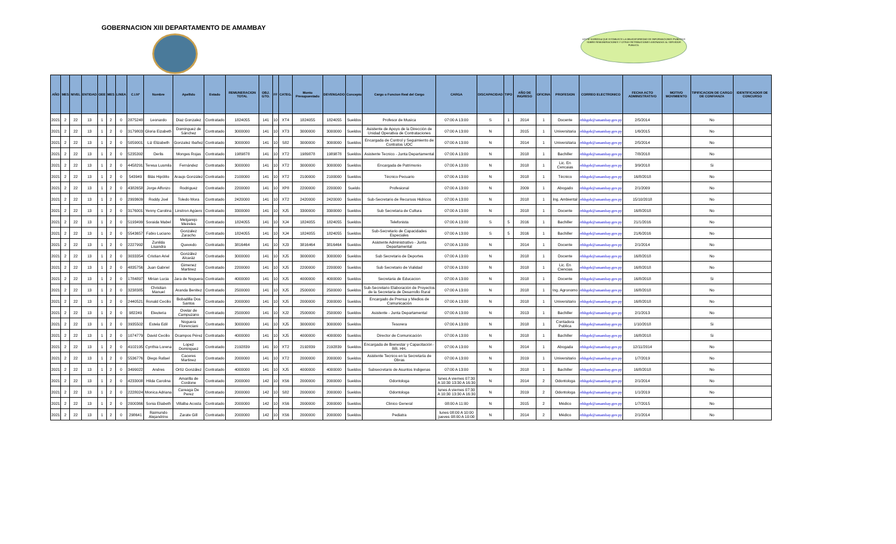GOBERNACION XIII DEPARTAMENTO DE AMAMBAY
LEY Nº 5189/2014 QUE ESTABLECE LA OBLIGATORIEDAD DE INFORMACIONES PUBLICOS SOBRE REMUNERACIONES Y OTRAS RETRIBUCIONES ASIGNADAS AL SERVIDOR PUBLICO.
| AÑO | MES | NIVEL | ENTIDAD | OEE | MES | LINEA | C.I.Nº | Nombre | Apellido | Estado | REMUNERACION TOTAL | OBJ. GTO. | FF | CATEG. | Monto Presupuestado | DEVENGADO | Concepto | Cargo o Funcion Real del Cargo | CARGA | DISCAPACIDAD | TIPO | AÑO DE INGRESO | OFICINA | PROFESION | CORREO ELECTRONICO | FECHA ACTO ADMINISTRATIVO | MOTIVO MOVIMIENTO | TIPIFICACION DE CARGO DE CONFIANZA | IDENTIFICADOR DE CONCURSO |
| --- | --- | --- | --- | --- | --- | --- | --- | --- | --- | --- | --- | --- | --- | --- | --- | --- | --- | --- | --- | --- | --- | --- | --- | --- | --- | --- | --- | --- | --- |
| 2021 | 2 | 22 | 13 | 1 | 2 | 0 | 2875248 | Leonardo | Diaz Gonzalez | Contratado | 1824055 | 141 | 10 | XT4 | 1824055 | 1824055 | Sueldos | Profesor de Musica | 07:00 A 13:00 | S | 1 | 2014 | 1 | Docente | rrhhgob@amambay.gov.py | 2/5/2014 | | No | |
| 2021 | 2 | 22 | 13 | 1 | 2 | 0 | 3179803 | Gloria Eizabeth | Dominguez de Sánchez | Contratado | 3000000 | 141 | 10 | XT3 | 3000000 | 3000000 | Sueldos | Asistente de Apoyo de la Dirección de Unidad Operativa de Contrataciones | 07:00 A 13:00 | N | | 2015 | 1 | Universitaria | rrhhgob@amambay.gov.py | 1/6/2015 | | No | |
| 2021 | 2 | 22 | 13 | 1 | 2 | 0 | 5059001 | Liz Elizabeth | Gonzalez Ibañez | Contratado | 3000000 | 141 | 10 | S82 | 3000000 | 3000000 | Sueldos | Encargada de Control y Seguimiento de Contratos UOC | 07:00 A 13:00 | N | | 2014 | 1 | Universitaria | rrhhgob@amambay.gov.py | 2/5/2014 | | No | |
| 2021 | 2 | 22 | 13 | 1 | 2 | 0 | 5235392 | Derlis | Monges Rojas | Contratado | 1989878 | 141 | 10 | XT2 | 1989878 | 1989878 | Sueldos | Asistente Tecnico - Junta Departamental | 07:00 A 13:00 | N | | 2018 | 1 | Bachiller | rrhhgob@amambay.gov.py | 7/8/2018 | | No | |
| 2021 | 2 | 22 | 13 | 1 | 2 | 0 | 4458291 | Teresa Lusmila | Fernández | Contratado | 3000000 | 141 | 10 | XT2 | 3000000 | 3000000 | Sueldos | Encargada de Patrimonio | 07:00 A 13:00 | N | | 2018 | 1 | Lic. En Cencaias | rrhhgob@amambay.gov.py | 3/9/2018 | | Si | |
| 2021 | 2 | 22 | 13 | 1 | 2 | 0 | 543949 | Blás Hipólito | Araujo González | Contratado | 2100000 | 141 | 10 | XT2 | 2100000 | 2100000 | Sueldos | Técnico Pecuario | 07:00 A 13:00 | N | | 2018 | 1 | Técnico | rrhhgob@amambay.gov.py | 16/8/2018 | | No | |
| 2021 | 2 | 22 | 13 | 1 | 2 | 0 | 4382658 | Jorge Alfonzo | Rodriguez | Contratado | 2200000 | 141 | 10 | XP8 | 2200000 | 2200000 | Sueldo | Profesional | 07:00 A 13:00 | N | | 2009 | 1 | Abogado | rrhhgob@amambay.gov.py | 2/1/2009 | | No | |
| 2021 | 2 | 22 | 13 | 1 | 2 | 0 | 2993609 | Roddy Joel | Toledo Mora | Contratado | 2420000 | 141 | 10 | XT2 | 2420000 | 2420000 | Sueldos | Sub-Secretario de Recursos Hidricos | 07:00 A 13:00 | N | | 2018 | 1 | Ing. Ambiental | rrhhgob@amambay.gov.py | 15/10/2018 | | No | |
| 2021 | 2 | 22 | 13 | 1 | 2 | 0 | 3176001 | Yenny Carolina | Linstron Agùero | Contratado | 3300000 | 141 | 10 | XJ5 | 3300000 | 3300000 | Sueldos | Sub Secretaria de Cultura | 07:00 A 13:00 | N | | 2018 | 1 | Docente | rrhhgob@amambay.gov.py | 16/8/2018 | | No | |
| 2021 | 2 | 22 | 13 | 1 | 2 | 0 | 5193499 | Soraida Mabel | Melgarejo Meireles | Contratado | 1824055 | 141 | 10 | XJ4 | 1824055 | 1824055 | Sueldos | Telefonista | 07:00 A 13:00 | S | 5 | 2016 | 1 | Bachiller | rrhhgob@amambay.gov.py | 21/1/2016 | | No | |
| 2021 | 2 | 22 | 13 | 1 | 2 | 0 | 5543657 | Fabio Luciano | Gonzalez Zaracho | Contratado | 1824055 | 141 | 10 | XJ4 | 1824055 | 1824055 | Sueldos | Sub-Secretario de Capacidades Especiales | 07:00 A 13:00 | S | 5 | 2016 | 1 | Bachiller | rrhhgob@amambay.gov.py | 21/6/2016 | | No | |
| 2021 | 2 | 22 | 13 | 1 | 2 | 0 | 2227992 | Zunilda Lisandra | Quevedo | Contratado | 3816464 | 141 | 10 | XJ3 | 3816464 | 3816464 | Sueldos | Asistente Administrativo - Junta Departamental | 07:00 A 13:00 | N | | 2014 | 1 | Docente | rrhhgob@amambay.gov.py | 2/1/2014 | | No | |
| 2021 | 2 | 22 | 13 | 1 | 2 | 0 | 3033354 | Cristian Ariel | González Alcaráz | Contratado | 3000000 | 141 | 10 | XJ5 | 3000000 | 3000000 | Sueldos | Sub Secretario de Deportes | 07:00 A 13:00 | N | | 2018 | 1 | Docente | rrhhgob@amambay.gov.py | 16/8/2018 | | No | |
| 2021 | 2 | 22 | 13 | 1 | 2 | 0 | 4835756 | Juan Gabriel | Gimenez Martinez | Contratado | 2200000 | 141 | 10 | XJ5 | 2200000 | 2200000 | Sueldos | Sub Secretario de Vialidad | 07:00 A 13:00 | N | | 2018 | 1 | Lic. En Ciencias | rrhhgob@amambay.gov.py | 16/8/2018 | | No | |
| 2021 | 2 | 22 | 13 | 1 | 2 | 0 | 1784897 | Mirian Lucia | Jara de Noguera | Contratado | 4000000 | 141 | 10 | XJ5 | 4000000 | 4000000 | Sueldos | Secretaria de Educacion | 07:00 A 13:00 | N | | 2018 | 1 | Docente | rrhhgob@amambay.gov.py | 16/8/2018 | | Si | |
| 2021 | 2 | 22 | 13 | 1 | 2 | 0 | 3238385 | Christian Manuel | Aranda Benitez | Contratado | 2500000 | 141 | 10 | XJ5 | 2500000 | 2500000 | Sueldos | Sub-Secretario Elaboración de Proyectos de la Secretaría de Desarrollo Rural | 07:00 A 13:00 | N | | 2018 | 1 | Ing. Agronomo | rrhhgob@amambay.gov.py | 16/8/2018 | | No | |
| 2021 | 2 | 22 | 13 | 1 | 2 | 0 | 2440521 | Ronald Cecilio | Bobadilla Dos Santos | Contratado | 2000000 | 141 | 10 | XJ5 | 2000000 | 2000000 | Sueldos | Encargado de Prensa y Medios de Comunicación | 07:00 A 13:00 | N | | 2018 | 1 | Universitario | rrhhgob@amambay.gov.py | 16/8/2018 | | No | |
| 2021 | 2 | 22 | 13 | 1 | 2 | 0 | 982249 | Eleuteria | Ovelar de Campuzano | Contratado | 2500000 | 141 | 10 | XJ2 | 2500000 | 2500000 | Sueldos | Asistente - Junta Departamental | 07:00 A 13:00 | N | | 2013 | 1 | Bachiller | rrhhgob@amambay.gov.py | 2/1/2013 | | No | |
| 2021 | 2 | 22 | 13 | 1 | 2 | 0 | 3935502 | Estela Edil | Noguera Florenciani | Contratado | 3000000 | 141 | 10 | XJ5 | 3000000 | 3000000 | Sueldos | Tesorera | 07:00 A 13:00 | N | | 2018 | 1 | Contadora Publica | rrhhgob@amambay.gov.py | 1/10/2018 | | Si | |
| 2021 | 2 | 22 | 13 | 1 | 2 | 0 | 1074779 | David Cecilio | Ocampos Pérez | Contratado | 4000000 | 141 | 10 | XJ5 | 4000000 | 4000000 | Sueldos | Director de Comunicación | 07:00 A 13:00 | N | | 2018 | 1 | Bachiller | rrhhgob@amambay.gov.py | 16/8/2018 | | Si | |
| 2021 | 2 | 22 | 13 | 1 | 2 | 0 | 4102195 | Cynthia Lorena | Lopez Dominguez | Contratado | 2192839 | 141 | 10 | XT2 | 2192839 | 2192839 | Sueldos | Encargada de Bienestar y Capacitación - RR. HH. | 07:00 A 13:00 | N | | 2014 | 1 | Abogada | rrhhgob@amambay.gov.py | 12/11/2014 | | No | |
| 2021 | 2 | 22 | 13 | 1 | 2 | 0 | 5536776 | Diego Rafael | Caceres Martinez | Contratado | 2000000 | 141 | 10 | XT2 | 2000000 | 2000000 | Sueldos | Asistente Tecnico en la Secretaría de Obras | 07:00 A 13:00 | N | | 2019 | 1 | Universitario | rrhhgob@amambay.gov.py | 1/7/2019 | | No | |
| 2021 | 2 | 22 | 13 | 1 | 2 | 0 | 3499022 | Andres | Ortíz González | Contratado | 4000000 | 141 | 10 | XJ5 | 4000000 | 4000000 | Sueldos | Subsecretario de Asuntos Indigenas | 07:00 A 13:00 | N | | 2018 | 1 | Bachiller | rrhhgob@amambay.gov.py | 16/8/2018 | | No | |
| 2021 | 2 | 22 | 13 | 1 | 2 | 0 | 4233008 | Hilda Carolina | Amarilla de Cordone | Contratado | 2000000 | 142 | 10 | XS6 | 2000000 | 2000000 | Sueldos | Odontologa | lunes A viernes 07:30 A 10:30 13:30 A 16:30 | N | | 2014 | 2 | Odontologa | rrhhgob@amambay.gov.py | 2/1/2014 | | No | |
| 2021 | 2 | 22 | 13 | 1 | 2 | 0 | 2228024 | Monica Adriana | Careaga De Perez | Contratado | 2000000 | 142 | 10 | S82 | 2000000 | 2000000 | Sueldos | Odontologa | lunes A viernes 07:30 A 10:30 13:30 A 16:30 | N | | 2019 | 2 | Odontologa | rrhhgob@amambay.gov.py | 1/1/2019 | | No | |
| 2021 | 2 | 22 | 13 | 1 | 2 | 0 | 2000366 | Sonia Eliabeth | Villalba Acosta | Contratado | 2000000 | 142 | 10 | XS6 | 2000000 | 2000000 | Sueldos | Clinico General | 08:00 A 11:00 | N | | 2015 | 2 | Médico | rrhhgob@amambay.gov.py | 1/7/2015 | | No | |
| 2021 | 2 | 22 | 13 | 1 | 2 | 0 | 298641 | Raimundo Alejandrino | Zarate Gill | Contratado | 2000000 | 142 | 10 | XS6 | 2000000 | 2000000 | Sueldos | Pediatra | lunes 08:00 A 10:00 jueves 08:00 A 10:00 | N | | 2014 | 2 | Médico | rrhhgob@amambay.gov.py | 2/1/2014 | | No | |